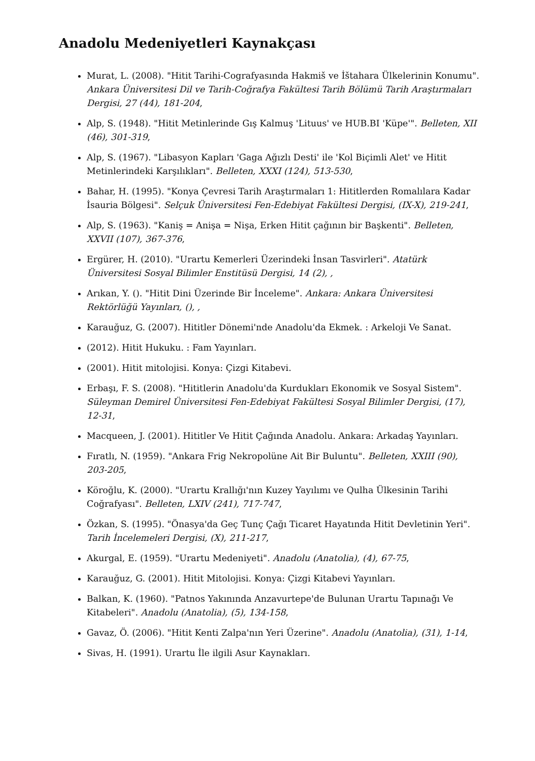Anadolu Medeniyetleri Kaynakçası
Murat, L. (2008). "Hitit Tarihi-Cografyasında Hakmiš ve İštahara Ülkelerinin Konumu". Ankara Üniversitesi Dil ve Tarih-Coğrafya Fakültesi Tarih Bölümü Tarih Araştırmaları Dergisi, 27 (44), 181-204,
Alp, S. (1948). "Hitit Metinlerinde Gış Kalmuş 'Lituus' ve HUB.BI 'Küpe'". Belleten, XII (46), 301-319,
Alp, S. (1967). "Libasyon Kapları 'Gaga Ağızlı Desti' ile 'Kol Biçimli Alet' ve Hitit Metinlerindeki Karşılıkları". Belleten, XXXI (124), 513-530,
Bahar, H. (1995). "Konya Çevresi Tarih Araştırmaları 1: Hititlerden Romalılara Kadar İsauria Bölgesi". Selçuk Üniversitesi Fen-Edebiyat Fakültesi Dergisi, (IX-X), 219-241,
Alp, S. (1963). "Kaniş = Anişa = Nişa, Erken Hitit çağının bir Başkenti". Belleten, XXVII (107), 367-376,
Ergürer, H. (2010). "Urartu Kemerleri Üzerindeki İnsan Tasvirleri". Atatürk Üniversitesi Sosyal Bilimler Enstitüsü Dergisi, 14 (2), ,
Arıkan, Y. (). "Hitit Dini Üzerinde Bir İnceleme". Ankara: Ankara Üniversitesi Rektörlüğü Yayınları, (), ,
Karauğuz, G. (2007). Hititler Dönemi'nde Anadolu'da Ekmek. : Arkeloji Ve Sanat.
(2012). Hitit Hukuku. : Fam Yayınları.
(2001). Hitit mitolojisi. Konya: Çizgi Kitabevi.
Erbaşı, F. S. (2008). "Hititlerin Anadolu'da Kurdukları Ekonomik ve Sosyal Sistem". Süleyman Demirel Üniversitesi Fen-Edebiyat Fakültesi Sosyal Bilimler Dergisi, (17), 12-31,
Macqueen, J. (2001). Hititler Ve Hitit Çağında Anadolu. Ankara: Arkadaş Yayınları.
Fıratlı, N. (1959). "Ankara Frig Nekropolüne Ait Bir Buluntu". Belleten, XXIII (90), 203-205,
Köroğlu, K. (2000). "Urartu Krallığı'nın Kuzey Yayılımı ve Qulha Ülkesinin Tarihi Coğrafyası". Belleten, LXIV (241), 717-747,
Özkan, S. (1995). "Önasya'da Geç Tunç Çağı Ticaret Hayatında Hitit Devletinin Yeri". Tarih İncelemeleri Dergisi, (X), 211-217,
Akurgal, E. (1959). "Urartu Medeniyeti". Anadolu (Anatolia), (4), 67-75,
Karauğuz, G. (2001). Hitit Mitolojisi. Konya: Çizgi Kitabevi Yayınları.
Balkan, K. (1960). "Patnos Yakınında Anzavurtepe'de Bulunan Urartu Tapınağı Ve Kitabeleri". Anadolu (Anatolia), (5), 134-158,
Gavaz, Ö. (2006). "Hitit Kenti Zalpa'nın Yeri Üzerine". Anadolu (Anatolia), (31), 1-14,
Sivas, H. (1991). Urartu İle ilgili Asur Kaynakları.